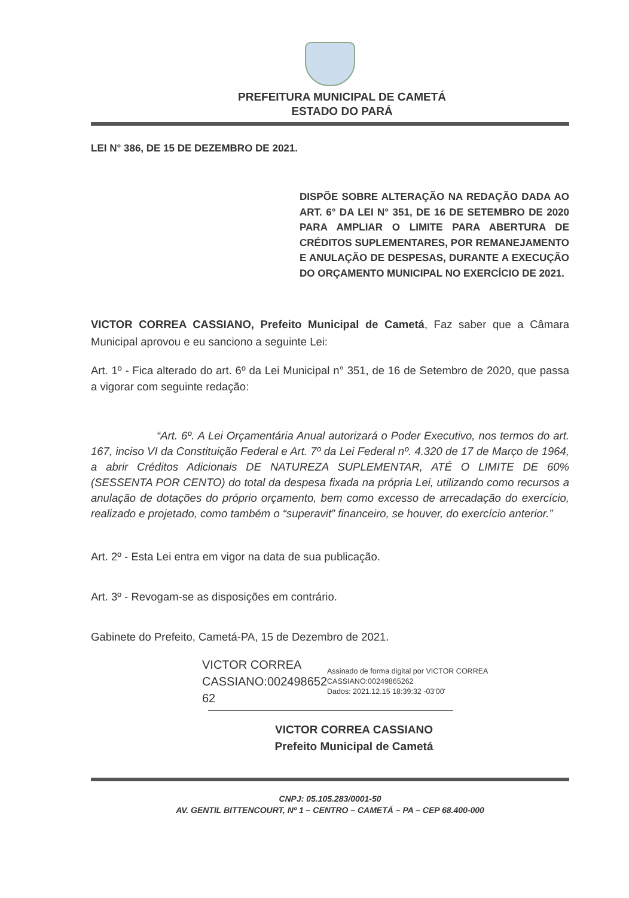PREFEITURA MUNICIPAL DE CAMETÁ
ESTADO DO PARÁ
LEI N° 386, DE 15 DE DEZEMBRO DE 2021.
DISPÕE SOBRE ALTERAÇÃO NA REDAÇÃO DADA AO ART. 6° DA LEI N° 351, DE 16 DE SETEMBRO DE 2020 PARA AMPLIAR O LIMITE PARA ABERTURA DE CRÉDITOS SUPLEMENTARES, POR REMANEJAMENTO E ANULAÇÃO DE DESPESAS, DURANTE A EXECUÇÃO DO ORÇAMENTO MUNICIPAL NO EXERCÍCIO DE 2021.
VICTOR CORREA CASSIANO, Prefeito Municipal de Cametá, Faz saber que a Câmara Municipal aprovou e eu sanciono a seguinte Lei:
Art. 1º - Fica alterado do art. 6º da Lei Municipal n° 351, de 16 de Setembro de 2020, que passa a vigorar com seguinte redação:
“Art. 6º. A Lei Orçamentária Anual autorizará o Poder Executivo, nos termos do art. 167, inciso VI da Constituição Federal e Art. 7º da Lei Federal nº. 4.320 de 17 de Março de 1964, a abrir Créditos Adicionais DE NATUREZA SUPLEMENTAR, ATÉ O LIMITE DE 60% (SESSENTA POR CENTO) do total da despesa fixada na própria Lei, utilizando como recursos a anulação de dotações do próprio orçamento, bem como excesso de arrecadação do exercício, realizado e projetado, como também o “superavit” financeiro, se houver, do exercício anterior.”
Art. 2º - Esta Lei entra em vigor na data de sua publicação.
Art. 3º - Revogam-se as disposições em contrário.
Gabinete do Prefeito, Cametá-PA, 15 de Dezembro de 2021.
VICTOR CORREA CASSIANO:002498652 62
Assinado de forma digital por VICTOR CORREA CASSIANO:00249865262
Dados: 2021.12.15 18:39:32 -03'00'
VICTOR CORREA CASSIANO
Prefeito Municipal de Cametá
CNPJ: 05.105.283/0001-50
AV. GENTIL BITTENCOURT, Nº 1 – CENTRO – CAMETÁ – PA – CEP 68.400-000